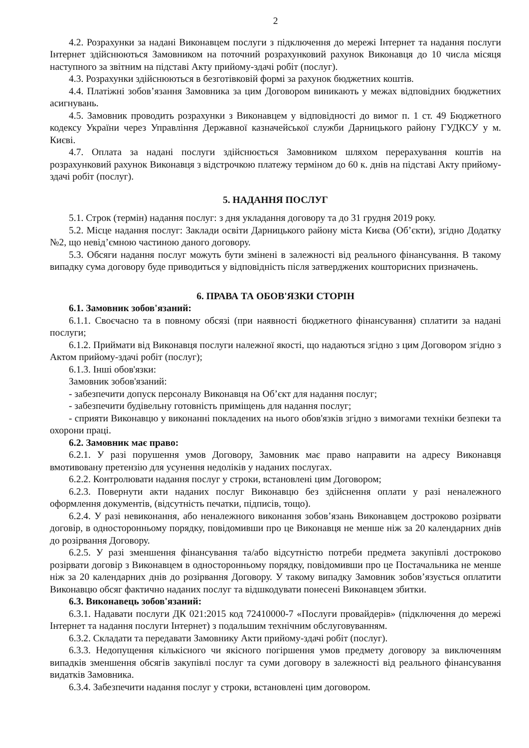2
4.2. Розрахунки за надані Виконавцем послуги з підключення до мережі Інтернет та надання послуги Інтернет здійснюються Замовником на поточний розрахунковий рахунок Виконавця до 10 числа місяця наступного за звітним на підставі Акту прийому-здачі робіт (послуг).
4.3. Розрахунки здійснюються в безготівковій формі за рахунок бюджетних коштів.
4.4. Платіжні зобов’язання Замовника за цим Договором виникають у межах відповідних бюджетних асигнувань.
4.5. Замовник проводить розрахунки з Виконавцем у відповідності до вимог п. 1 ст. 49 Бюджетного кодексу України через Управління Державної казначейської служби Дарницького району ГУДКСУ у м. Києві.
4.7. Оплата за надані послуги здійснюється Замовником шляхом перерахування коштів на розрахунковий рахунок Виконавця з відстрочкою платежу терміном до 60 к. днів на підставі Акту прийому-здачі робіт (послуг).
5. НАДАННЯ ПОСЛУГ
5.1. Строк (термін) надання послуг: з дня укладання договору та до 31 грудня 2019 року.
5.2. Місце надання послуг: Заклади освіти Дарницького району міста Києва (Об’єкти), згідно Додатку №2, що невід’ємною частиною даного договору.
5.3. Обсяги надання послуг можуть бути змінені в залежності від реального фінансування. В такому випадку сума договору буде приводиться у відповідність після затверджених кошторисних призначень.
6. ПРАВА ТА ОБОВ'ЯЗКИ СТОРІН
6.1. Замовник зобов'язаний:
6.1.1. Своєчасно та в повному обсязі (при наявності бюджетного фінансування) сплатити за надані послуги;
6.1.2. Приймати від Виконавця послуги належної якості, що надаються згідно з цим Договором згідно з Актом прийому-здачі робіт (послуг);
6.1.3. Інші обов'язки:
Замовник зобов'язаний:
- забезпечити допуск персоналу Виконавця на Об’єкт для надання послуг;
- забезпечити будівельну готовність приміщень для надання послуг;
- сприяти Виконавцю у виконанні покладених на нього обов'язків згідно з вимогами техніки безпеки та охорони праці.
6.2. Замовник має право:
6.2.1. У разі порушення умов Договору, Замовник має право направити на адресу Виконавця вмотивовану претензію для усунення недоліків у наданих послугах.
6.2.2. Контролювати надання послуг у строки, встановлені цим Договором;
6.2.3. Повернути акти наданих послуг Виконавцю без здійснення оплати у разі неналежного оформлення документів, (відсутність печатки, підписів, тощо).
6.2.4. У разі невиконання, або неналежного виконання зобов’язань Виконавцем достроково розірвати договір, в односторонньому порядку, повідомивши про це Виконавця не менше ніж за 20 календарних днів до розірвання Договору.
6.2.5. У разі зменшення фінансування та/або відсутністю потреби предмета закупівлі достроково розірвати договір з Виконавцем в односторонньому порядку, повідомивши про це Постачальника не менше ніж за 20 календарних днів до розірвання Договору. У такому випадку Замовник зобов’язується оплатити Виконавцю обсяг фактично наданих послуг та відшкодувати понесені Виконавцем збитки.
6.3. Виконавець зобов'язаний:
6.3.1. Надавати послуги ДК 021:2015 код 72410000-7 «Послуги провайдерів» (підключення до мережі Інтернет та надання послуги Інтернет) з подальшим технічним обслуговуванням.
6.3.2. Складати та передавати Замовнику Акти прийому-здачі робіт (послуг).
6.3.3. Недопущення кількісного чи якісного погіршення умов предмету договору за виключенням випадків зменшення обсягів закупівлі послуг та суми договору в залежності від реального фінансування видатків Замовника.
6.3.4. Забезпечити надання послуг у строки, встановлені цим договором.